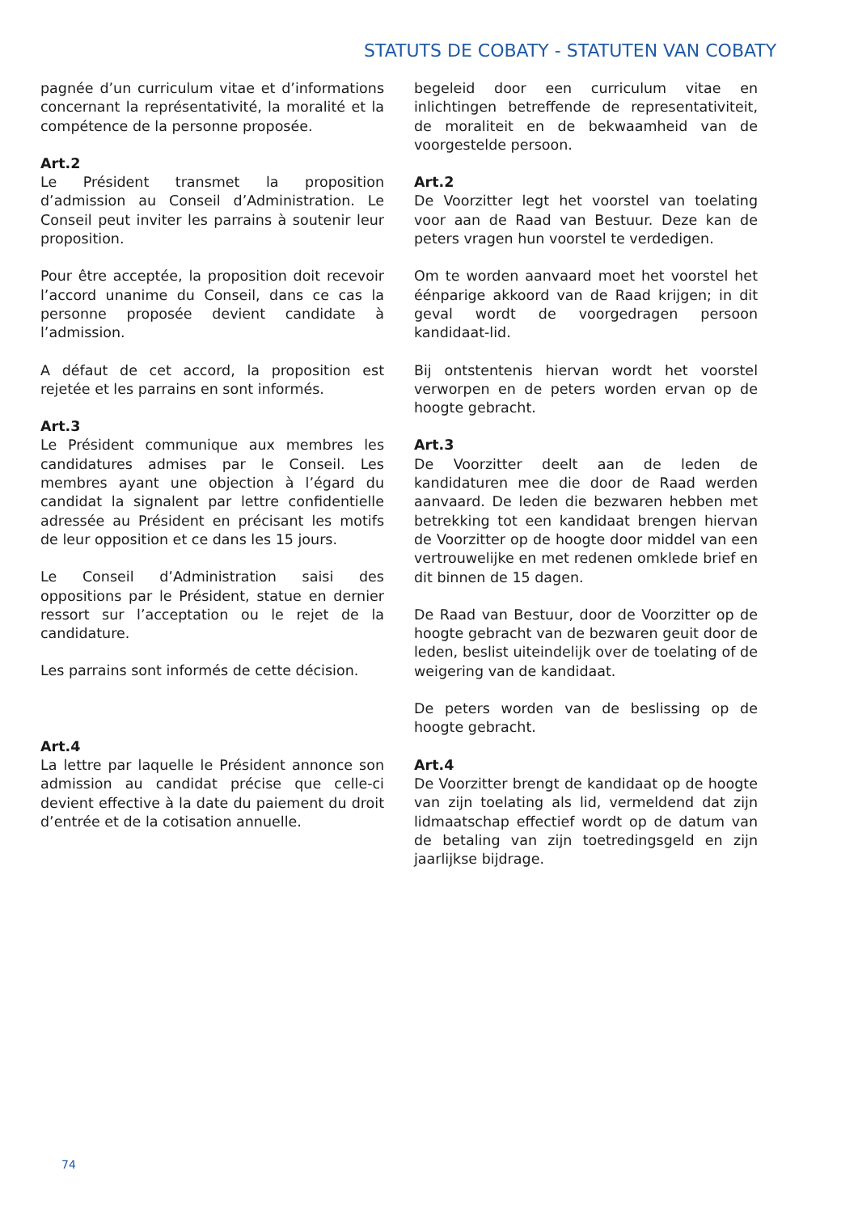STATUTS DE COBATY - STATUTEN VAN COBATY
pagnée d’un curriculum vitae et d’informations concernant la représentativité, la moralité et la compétence de la personne proposée.
Art.2
Le Président transmet la proposition d’admission au Conseil d’Administration. Le Conseil peut inviter les parrains à soutenir leur proposition.
Pour être acceptée, la proposition doit recevoir l’accord unanime du Conseil, dans ce cas la personne proposée devient candidate à l’admission.
A défaut de cet accord, la proposition est rejetée et les parrains en sont informés.
Art.3
Le Président communique aux membres les candidatures admises par le Conseil. Les membres ayant une objection à l’égard du candidat la signalent par lettre confidentielle adressée au Président en précisant les motifs de leur opposition et ce dans les 15 jours.
Le Conseil d’Administration saisi des oppositions par le Président, statue en dernier ressort sur l’acceptation ou le rejet de la candidature.
Les parrains sont informés de cette décision.
Art.4
La lettre par laquelle le Président annonce son admission au candidat précise que celle-ci devient effective à la date du paiement du droit d’entrée et de la cotisation annuelle.
begeleid door een curriculum vitae en inlichtingen betreffende de representativiteit, de moraliteit en de bekwaamheid van de voorgestelde persoon.
Art.2
De Voorzitter legt het voorstel van toelating voor aan de Raad van Bestuur. Deze kan de peters vragen hun voorstel te verdedigen.
Om te worden aanvaard moet het voorstel het éénparige akkoord van de Raad krijgen; in dit geval wordt de voorgedragen persoon kandidaat-lid.
Bij ontstentenis hiervan wordt het voorstel verworpen en de peters worden ervan op de hoogte gebracht.
Art.3
De Voorzitter deelt aan de leden de kandidaturen mee die door de Raad werden aanvaard. De leden die bezwaren hebben met betrekking tot een kandidaat brengen hiervan de Voorzitter op de hoogte door middel van een vertrouwelijke en met redenen omklede brief en dit binnen de 15 dagen.
De Raad van Bestuur, door de Voorzitter op de hoogte gebracht van de bezwaren geuit door de leden, beslist uiteindelijk over de toelating of de weigering van de kandidaat.
De peters worden van de beslissing op de hoogte gebracht.
Art.4
De Voorzitter brengt de kandidaat op de hoogte van zijn toelating als lid, vermeldend dat zijn lidmaatschap effectief wordt op de datum van de betaling van zijn toetredingsgeld en zijn jaarlijkse bijdrage.
74